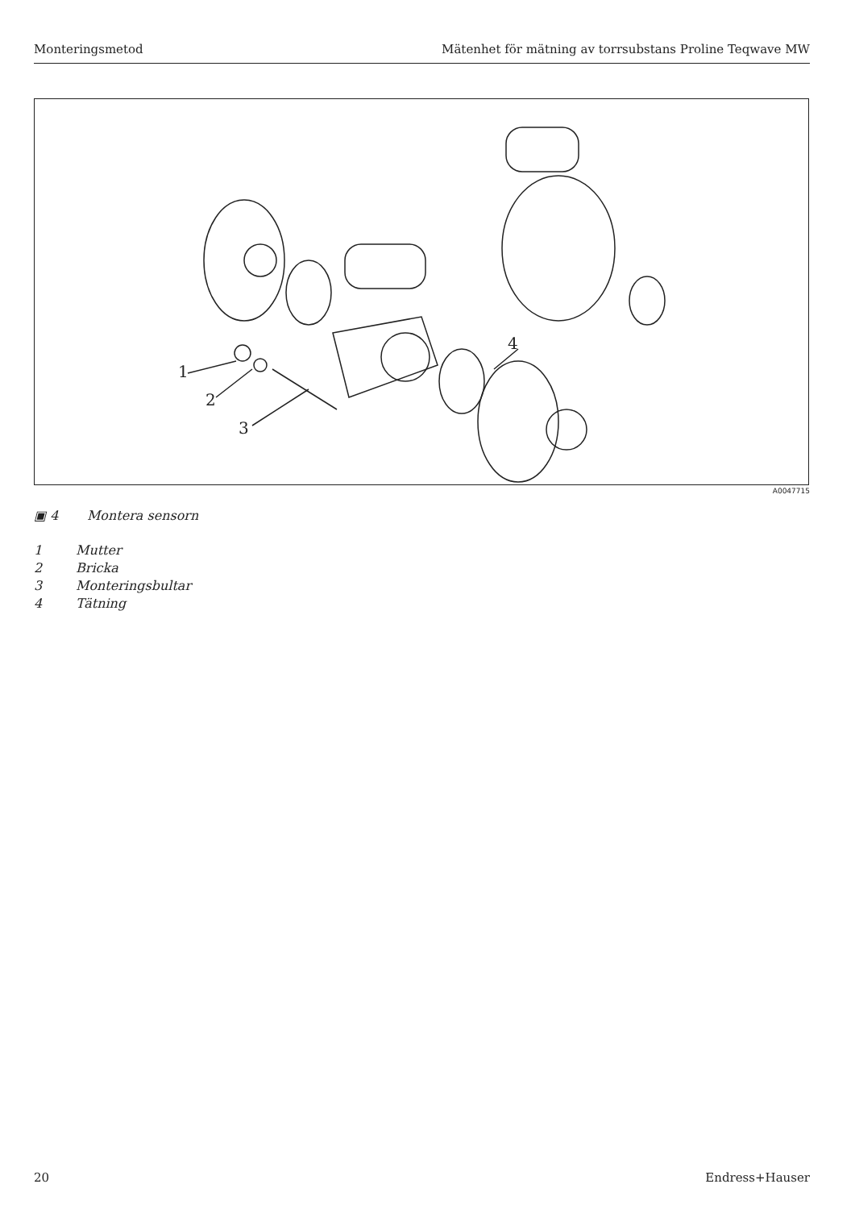Monteringsmetod Mätenhet för mätning av torrsubstans Proline Teqwave MW
1
2
3
4
A0047715
▣ 4 Montera sensorn
1 Mutter
2 Bricka
3 Monteringsbultar
4 Tätning
20 Endress+Hauser